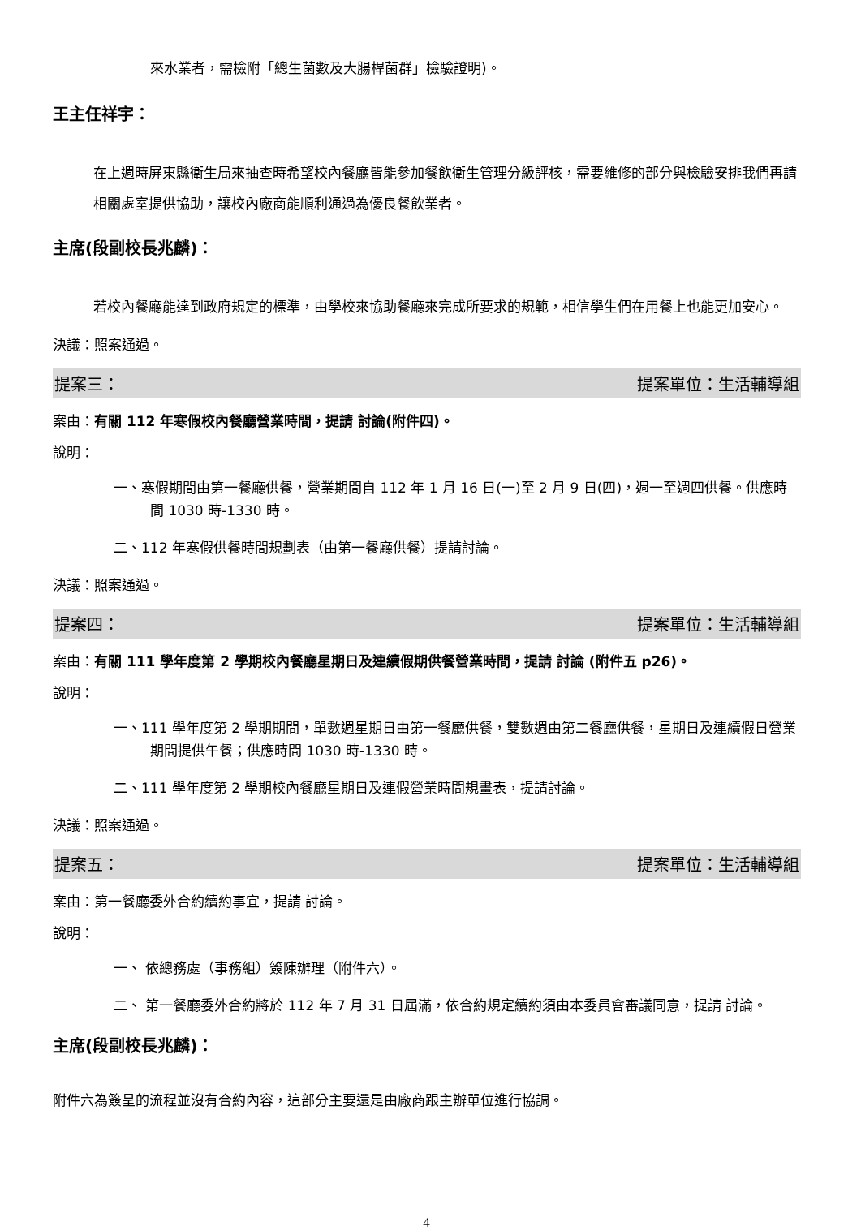來水業者，需檢附「總生菌數及大腸桿菌群」檢驗證明)。
王主任祥宇：
在上週時屏東縣衛生局來抽查時希望校內餐廳皆能參加餐飲衛生管理分級評核，需要維修的部分與檢驗安排我們再請相關處室提供協助，讓校內廠商能順利通過為優良餐飲業者。
主席(段副校長兆麟)：
若校內餐廳能達到政府規定的標準，由學校來協助餐廳來完成所要求的規範，相信學生們在用餐上也能更加安心。
決議：照案通過。
提案三： 提案單位：生活輔導組
案由：有關 112 年寒假校內餐廳營業時間，提請 討論(附件四)。
說明：
一、寒假期間由第一餐廳供餐，營業期間自 112 年 1 月 16 日(一)至 2 月 9 日(四)，週一至週四供餐。供應時間 1030 時-1330 時。
二、112 年寒假供餐時間規劃表（由第一餐廳供餐）提請討論。
決議：照案通過。
提案四： 提案單位：生活輔導組
案由：有關 111 學年度第 2 學期校內餐廳星期日及連續假期供餐營業時間，提請 討論 (附件五 p26)。
說明：
一、111 學年度第 2 學期期間，單數週星期日由第一餐廳供餐，雙數週由第二餐廳供餐，星期日及連續假日營業期間提供午餐；供應時間 1030 時-1330 時。
二、111 學年度第 2 學期校內餐廳星期日及連假營業時間規畫表，提請討論。
決議：照案通過。
提案五： 提案單位：生活輔導組
案由：第一餐廳委外合約續約事宜，提請 討論。
說明：
一、 依總務處（事務組）簽陳辦理（附件六）。
二、 第一餐廳委外合約將於 112 年 7 月 31 日屆滿，依合約規定續約須由本委員會審議同意，提請 討論。
主席(段副校長兆麟)：
附件六為簽呈的流程並沒有合約內容，這部分主要還是由廠商跟主辦單位進行協調。
4